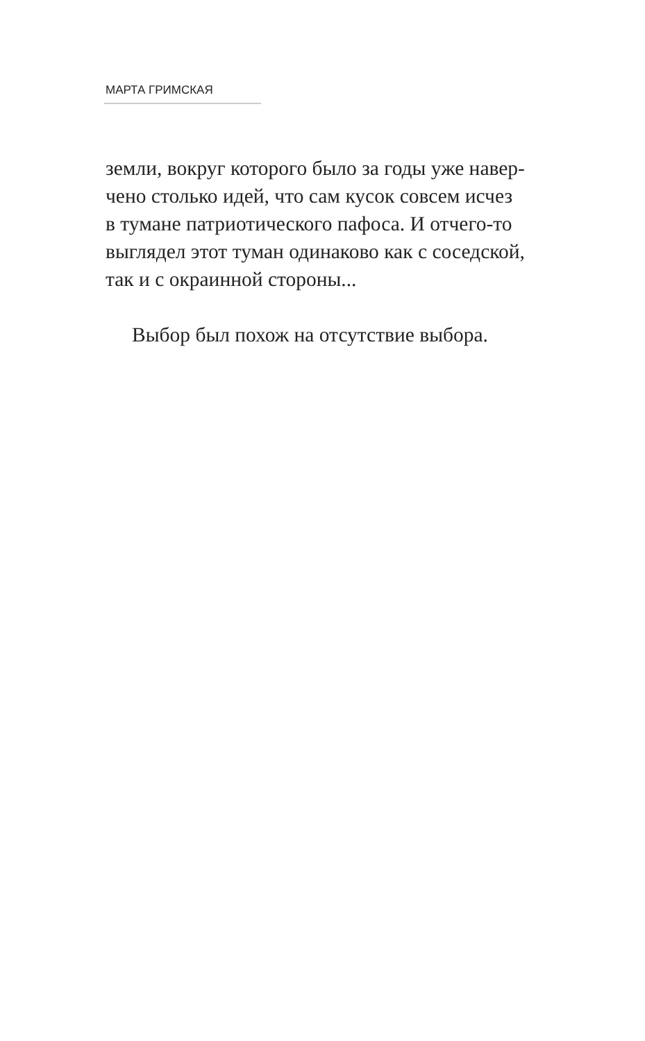МАРТА ГРИМСКАЯ
земли, вокруг которого было за годы уже навер-
чено столько идей, что сам кусок совсем исчез
в тумане патриотического пафоса. И отчего-то
выглядел этот туман одинаково как с соседской,
так и с окраинной стороны...
Выбор был похож на отсутствие выбора.